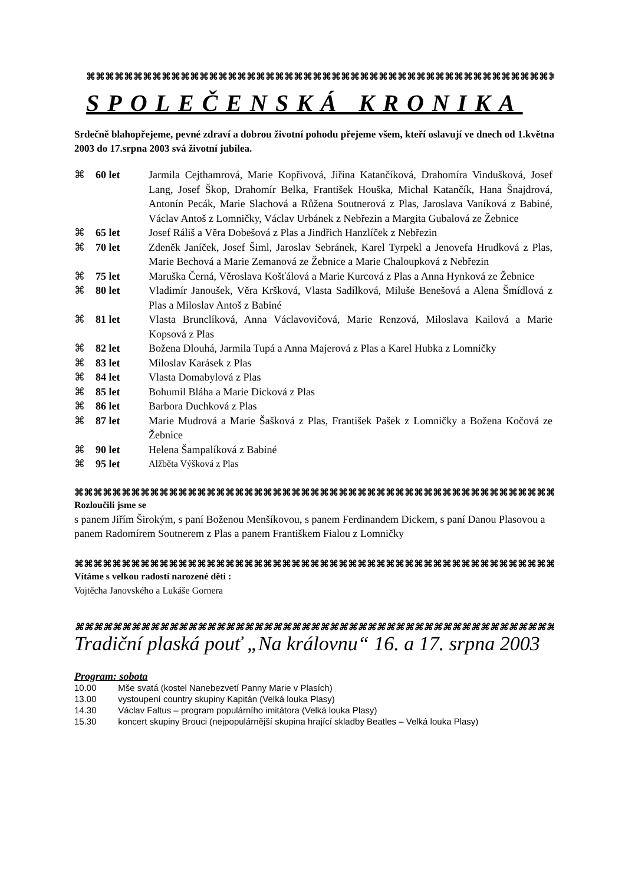⌘⌘⌘⌘⌘⌘⌘⌘⌘⌘⌘⌘⌘⌘⌘⌘⌘⌘⌘⌘⌘⌘⌘⌘⌘⌘⌘⌘⌘⌘⌘⌘⌘⌘⌘⌘⌘⌘⌘⌘⌘⌘⌘⌘⌘⌘⌘⌘⌘⌘⌘⌘⌘⌘⌘⌘
SPOLEČENSKÁ KRONIKA
Srdečně blahopřejeme, pevné zdraví a dobrou životní pohodu přejeme všem, kteří oslavují ve dnech od 1.května 2003 do 17.srpna 2003 svá životní jubilea.
| ⌘ | 60 let | Jarmila Cejthamrová, Marie Kopřivová, Jiřina Katančíková, Drahomíra Vindušková, Josef Lang, Josef Škop, Drahomír Belka, František Houška, Michal Katančík, Hana Šnajdrová, Antonín Pecák, Marie Slachová a Růžena Soutnerová z Plas, Jaroslava Vaníková z Babiné, Václav Antoš z Lomničky, Václav Urbánek z Nebřezin a Margita Gubalová ze Žebnice |
| ⌘ | 65 let | Josef Ráliš a Věra Dobešová z Plas a Jindřich Hanzlíček z Nebřezin |
| ⌘ | 70 let | Zdeněk Janíček, Josef Šiml, Jaroslav Sebránek, Karel Tyrpekl a Jenovefa Hrudková z Plas, Marie Bechová a Marie Zemanová ze Žebnice a Marie Chaloupková z Nebřezin |
| ⌘ | 75 let | Maruška Černá, Věroslava Košťálová a Marie Kurcová z Plas a Anna Hynková ze Žebnice |
| ⌘ | 80 let | Vladimír Janoušek, Věra Kršková, Vlasta Sadílková, Miluše Benešová a Alena Šmídlová z Plas a Miloslav Antoš z Babiné |
| ⌘ | 81 let | Vlasta Brunclíková, Anna Václavovičová, Marie Renzová, Miloslava Kailová a Marie Kopsová z Plas |
| ⌘ | 82 let | Božena Dlouhá, Jarmila Tupá a Anna Majerová z Plas a Karel Hubka z Lomničky |
| ⌘ | 83 let | Miloslav Karásek z Plas |
| ⌘ | 84 let | Vlasta Domabylová z Plas |
| ⌘ | 85 let | Bohumil Bláha a Marie Dicková z Plas |
| ⌘ | 86 let | Barbora Duchková z Plas |
| ⌘ | 87 let | Marie Mudrová a Marie Šašková z Plas, František Pašek z Lomničky a Božena Kočová ze Žebnice |
| ⌘ | 90 let | Helena Šampalíková z Babiné |
| ⌘ | 95 let | Alžběta Výšková z Plas |
⌘⌘⌘⌘⌘⌘⌘⌘⌘⌘⌘⌘⌘⌘⌘⌘⌘⌘⌘⌘⌘⌘⌘⌘⌘⌘⌘⌘⌘⌘⌘⌘⌘⌘⌘⌘⌘⌘⌘⌘⌘⌘⌘⌘⌘⌘⌘⌘⌘⌘⌘⌘⌘⌘⌘⌘⌘⌘⌘
Rozloučili jsme se
s panem Jiřím Širokým, s paní Boženou Menšíkovou, s panem Ferdinandem Dickem, s paní Danou Plasovou a panem Radomírem Soutnerem z Plas a panem Františkem Fialou z Lomničky
⌘⌘⌘⌘⌘⌘⌘⌘⌘⌘⌘⌘⌘⌘⌘⌘⌘⌘⌘⌘⌘⌘⌘⌘⌘⌘⌘⌘⌘⌘⌘⌘⌘⌘⌘⌘⌘⌘⌘⌘⌘⌘⌘⌘⌘⌘⌘⌘⌘⌘⌘⌘⌘⌘⌘⌘⌘⌘⌘
Vítáme s velkou radostí narozené děti :
Vojtěcha Janovského a Lukáše Gornera
⌘⌘⌘⌘⌘⌘⌘⌘⌘⌘⌘⌘⌘⌘⌘⌘⌘⌘⌘⌘⌘⌘⌘⌘⌘⌘⌘⌘⌘⌘⌘⌘⌘⌘⌘⌘⌘⌘⌘⌘⌘⌘⌘⌘⌘⌘⌘⌘⌘⌘⌘⌘
Tradiční plaská pouť „Na královnu“ 16. a 17. srpna 2003
Program: sobota
10.00 Mše svatá (kostel Nanebezvetí Panny Marie v Plasích)
13.00 vystoupení country skupiny Kapitán (Velká louka Plasy)
14.30 Václav Faltus – program populárního imitátora (Velká louka Plasy)
15.30 koncert skupiny Brouci (nejpopulárnější skupina hrající skladby Beatles – Velká louka Plasy)